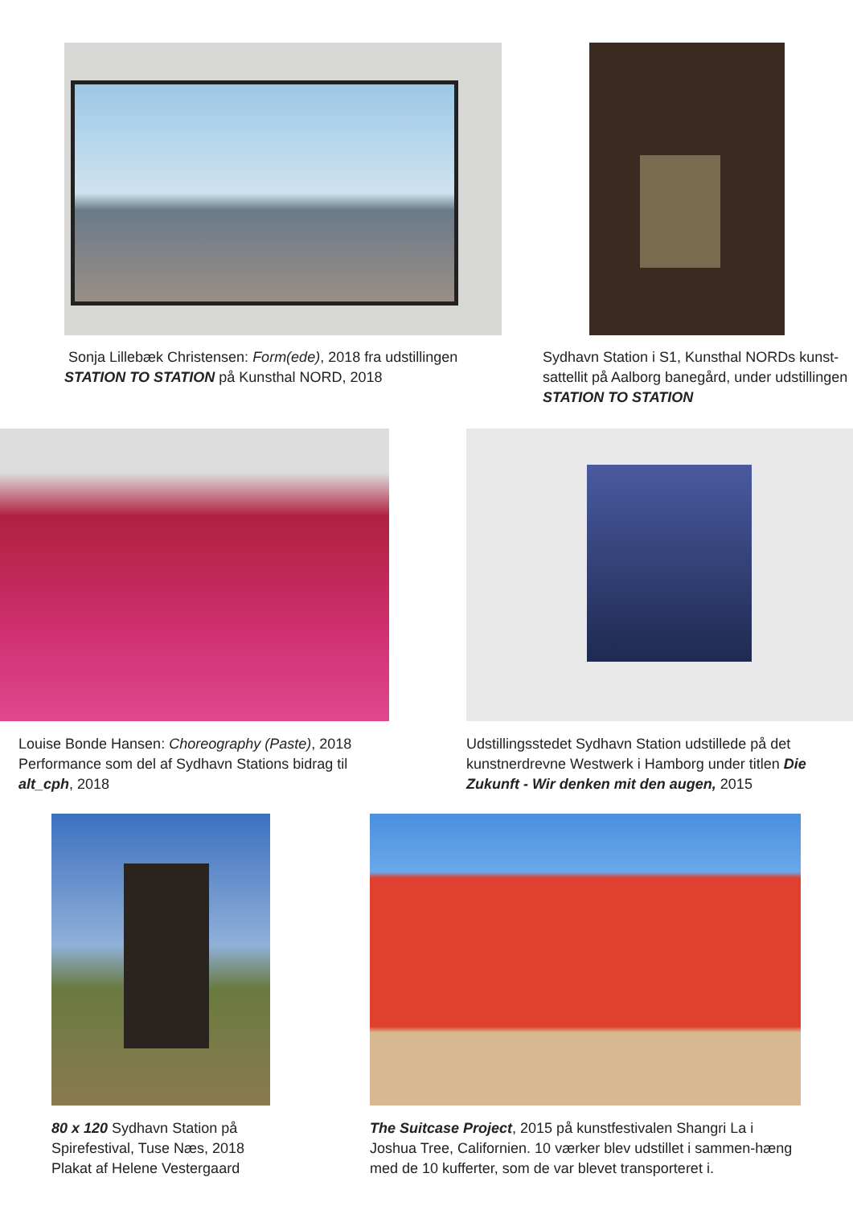Sonja Lillebæk Christensen: Form(ede), 2018 fra udstillingen STATION TO STATION på Kunsthal NORD, 2018
Sydhavn Station i S1, Kunsthal NORDs kunst-sattellit på Aalborg banegård, under udstillingen STATION TO STATION
Louise Bonde Hansen: Choreography (Paste), 2018 Performance som del af Sydhavn Stations bidrag til alt_cph, 2018
Udstillingsstedet Sydhavn Station udstillede på det kunstnerdrevne Westwerk i Hamborg under titlen Die Zukunft - Wir denken mit den augen, 2015
80 x 120 Sydhavn Station på Spirefestival, Tuse Næs, 2018
Plakat af Helene Vestergaard
The Suitcase Project, 2015 på kunstfestivalen Shangri La i Joshua Tree, Californien. 10 værker blev udstillet i sammen-hæng med de 10 kufferter, som de var blevet transporteret i.